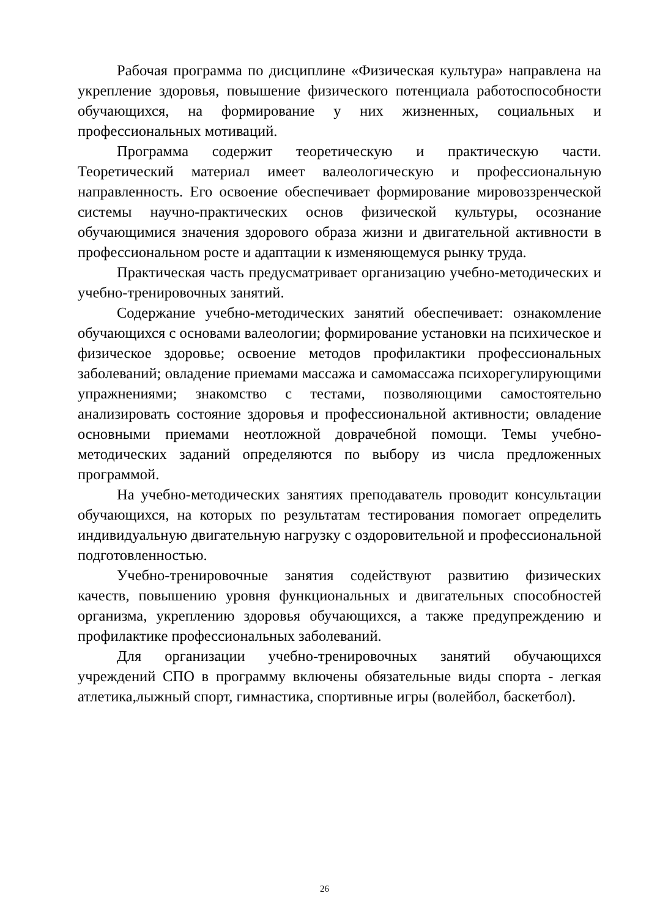Рабочая программа по дисциплине «Физическая культура» направлена на укрепление здоровья, повышение физического потенциала работоспособности обучающихся, на формирование у них жизненных, социальных и профессиональных мотиваций.
Программа содержит теоретическую и практическую части. Теоретический материал имеет валеологическую и профессиональную направленность. Его освоение обеспечивает формирование мировоззренческой системы научно-практических основ физической культуры, осознание обучающимися значения здорового образа жизни и двигательной активности в профессиональном росте и адаптации к изменяющемуся рынку труда.
Практическая часть предусматривает организацию учебно-методических и учебно-тренировочных занятий.
Содержание учебно-методических занятий обеспечивает: ознакомление обучающихся с основами валеологии; формирование установки на психическое и физическое здоровье; освоение методов профилактики профессиональных заболеваний; овладение приемами массажа и самомассажа психорегулирующими упражнениями; знакомство с тестами, позволяющими самостоятельно анализировать состояние здоровья и профессиональной активности; овладение основными приемами неотложной доврачебной помощи. Темы учебно-методических заданий определяются по выбору из числа предложенных программой.
На учебно-методических занятиях преподаватель проводит консультации обучающихся, на которых по результатам тестирования помогает определить индивидуальную двигательную нагрузку с оздоровительной и профессиональной подготовленностью.
Учебно-тренировочные занятия содействуют развитию физических качеств, повышению уровня функциональных и двигательных способностей организма, укреплению здоровья обучающихся, а также предупреждению и профилактике профессиональных заболеваний.
Для организации учебно-тренировочных занятий обучающихся учреждений СПО в программу включены обязательные виды спорта - легкая атлетика,лыжный спорт, гимнастика, спортивные игры (волейбол, баскетбол).
26